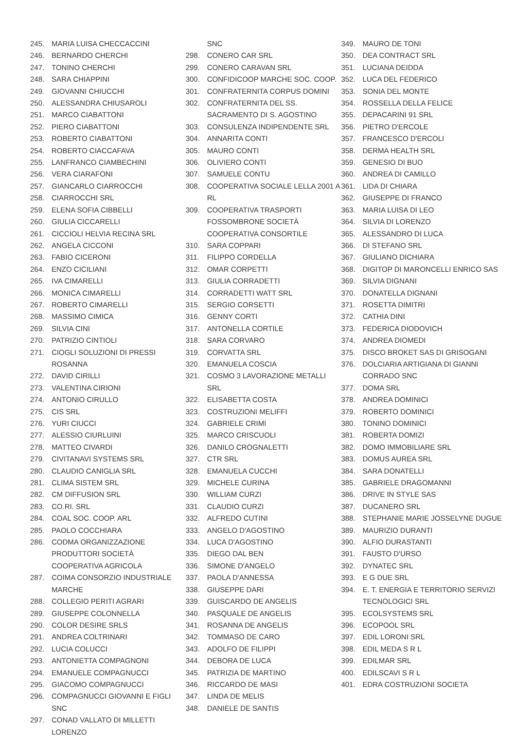245. MARIA LUISA CHECCACCINI
246. BERNARDO CHERCHI
247. TONINO CHERCHI
248. SARA CHIAPPINI
249. GIOVANNI CHIUCCHI
250. ALESSANDRA CHIUSAROLI
251. MARCO CIABATTONI
252. PIERO CIABATTONI
253. ROBERTO CIABATTONI
254. ROBERTO CIACCAFAVA
255. LANFRANCO CIAMBECHINI
256. VERA CIARAFONI
257. GIANCARLO CIARROCCHI
258. CIARROCCHI SRL
259. ELENA SOFIA CIBBELLI
260. GIULIA CICCARELLI
261. CICCIOLI HELVIA RECINA SRL
262. ANGELA CICCONI
263. FABIO CICERONI
264. ENZO CICILIANI
265. IVA CIMARELLI
266. MONICA CIMARELLI
267. ROBERTO CIMARELLI
268. MASSIMO CIMICA
269. SILVIA CINI
270. PATRIZIO CINTIOLI
271. CIOGLI SOLUZIONI DI PRESSI ROSANNA
272. DAVID CIRILLI
273. VALENTINA CIRIONI
274. ANTONIO CIRULLO
275. CIS SRL
276. YURI CIUCCI
277. ALESSIO CIURLUINI
278. MATTEO CIVARDI
279. CIVITANAVI SYSTEMS SRL
280. CLAUDIO CANIGLIA SRL
281. CLIMA SISTEM SRL
282. CM DIFFUSION SRL
283. CO.RI. SRL
284. COAL SOC. COOP. ARL
285. PAOLO COCCHIARA
286. CODMA ORGANIZZAZIONE PRODUTTORI SOCIETÀ COOPERATIVA AGRICOLA
287. COIMA CONSORZIO INDUSTRIALE MARCHE
288. COLLEGIO PERITI AGRARI
289. GIUSEPPE COLONNELLA
290. COLOR DESIRE SRLS
291. ANDREA COLTRINARI
292. LUCIA COLUCCI
293. ANTONIETTA COMPAGNONI
294. EMANUELE COMPAGNUCCI
295. GIACOMO COMPAGNUCCI
296. COMPAGNUCCI GIOVANNI E FIGLI SNC
297. CONAD VALLATO DI MILLETTI LORENZO
SNC
298. CONERO CAR SRL
299. CONERO CARAVAN SRL
300. CONFIDICOOP MARCHE SOC. COOP.
301. CONFRATERNITA CORPUS DOMINI
302. CONFRATERNITA DEL SS. SACRAMENTO DI S. AGOSTINO
303. CONSULENZA INDIPENDENTE SRL
304. ANNARITA CONTI
305. MAURO CONTI
306. OLIVIERO CONTI
307. SAMUELE CONTU
308. COOPERATIVA SOCIALE LELLA 2001 A RL
309. COOPERATIVA TRASPORTI FOSSOMBRONE SOCIETÀ COOPERATIVA CONSORTILE
310. SARA COPPARI
311. FILIPPO CORDELLA
312. OMAR CORPETTI
313. GIULIA CORRADETTI
314. CORRADETTI WATT SRL
315. SERGIO CORSETTI
316. GENNY CORTI
317. ANTONELLA CORTILE
318. SARA CORVARO
319. CORVATTA SRL
320. EMANUELA COSCIA
321. COSMO 3 LAVORAZIONE METALLI SRL
322. ELISABETTA COSTA
323. COSTRUZIONI MELIFFI
324. GABRIELE CRIMI
325. MARCO CRISCUOLI
326. DANILO CROGNALETTI
327. CTR SRL
328. EMANUELA CUCCHI
329. MICHELE CURINA
330. WILLIAM CURZI
331. CLAUDIO CURZI
332. ALFREDO CUTINI
333. ANGELO D'AGOSTINO
334. LUCA D'AGOSTINO
335. DIEGO DAL BEN
336. SIMONE D'ANGELO
337. PAOLA D'ANNESSA
338. GIUSEPPE DARI
339. GUISCARDO DE ANGELIS
340. PASQUALE DE ANGELIS
341. ROSANNA DE ANGELIS
342. TOMMASO DE CARO
343. ADOLFO DE FILIPPI
344. DEBORA DE LUCA
345. PATRIZIA DE MARTINO
346. RICCARDO DE MASI
347. LINDA DE MELIS
348. DANIELE DE SANTIS
349. MAURO DE TONI
350. DEA CONTRACT SRL
351. LUCIANA DEIDDA
352. LUCA DEL FEDERICO
353. SONIA DEL MONTE
354. ROSSELLA DELLA FELICE
355. DEPACARINI 91 SRL
356. PIETRO D'ERCOLE
357. FRANCESCO D'ERCOLI
358. DERMA HEALTH SRL
359. GENESIO DI BUO
360. ANDREA DI CAMILLO
361. LIDA DI CHIARA
362. GIUSEPPE DI FRANCO
363. MARIA LUISA DI LEO
364. SILVIA DI LORENZO
365. ALESSANDRO DI LUCA
366. DI STEFANO SRL
367. GIULIANO DICHIARA
368. DIGITOP DI MARONCELLI ENRICO SAS
369. SILVIA DIGNANI
370. DONATELLA DIGNANI
371. ROSETTA DIMITRI
372. CATHIA DINI
373. FEDERICA DIODOVICH
374. ANDREA DIOMEDI
375. DISCO BROKET SAS DI GRISOGANI
376. DOLCIARIA ARTIGIANA DI GIANNI
CORRADO SNC
377. DOMA SRL
378. ANDREA DOMINICI
379. ROBERTO DOMINICI
380. TONINO DOMINICI
381. ROBERTA DOMIZI
382. DOMO IMMOBILIARE SRL
383. DOMUS AUREA SRL
384. SARA DONATELLI
385. GABRIELE DRAGOMANNI
386. DRIVE IN STYLE SAS
387. DUCANERO SRL
388. STEPHANIE MARIE JOSSELYNE DUGUE
389. MAURIZIO DURANTI
390. ALFIO DURASTANTI
391. FAUSTO D'URSO
392. DYNATEC SRL
393. E G DUE SRL
394. E. T. ENERGIA E TERRITORIO SERVIZI TECNOLOGICI SRL
395. ECOLSYSTEMS SRL
396. ECOPOOL SRL
397. EDIL LORONI SRL
398. EDIL MEDA S R L
399. EDILMAR SRL
400. EDILSCAVI S R L
401. EDRA COSTRUZIONI SOCIETA